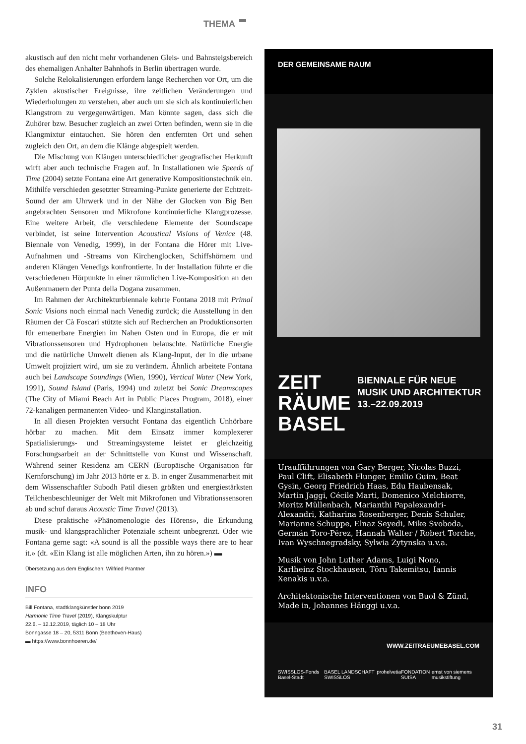THEMA
akustisch auf den nicht mehr vorhandenen Gleis- und Bahnsteigsbereich des ehemaligen Anhalter Bahnhofs in Berlin übertragen wurde.
Solche Relokalisierungen erfordern lange Recherchen vor Ort, um die Zyklen akustischer Ereignisse, ihre zeitlichen Veränderungen und Wiederholungen zu verstehen, aber auch um sie sich als kontinuierlichen Klangstrom zu vergegenwärtigen. Man könnte sagen, dass sich die Zuhörer bzw. Besucher zugleich an zwei Orten befinden, wenn sie in die Klangmixtur eintauchen. Sie hören den entfernten Ort und sehen zugleich den Ort, an dem die Klänge abgespielt werden.
Die Mischung von Klängen unterschiedlicher geografischer Herkunft wirft aber auch technische Fragen auf. In Installationen wie Speeds of Time (2004) setzte Fontana eine Art generative Kompositionstechnik ein. Mithilfe verschieden gesetzter Streaming-Punkte generierte der Echtzeit-Sound der am Uhrwerk und in der Nähe der Glocken von Big Ben angebrachten Sensoren und Mikrofone kontinuierliche Klangprozesse. Eine weitere Arbeit, die verschiedene Elemente der Soundscape verbindet, ist seine Intervention Acoustical Visions of Venice (48. Biennale von Venedig, 1999), in der Fontana die Hörer mit Live-Aufnahmen und -Streams von Kirchenglocken, Schiffshörnern und anderen Klängen Venedigs konfrontierte. In der Installation führte er die verschiedenen Hörpunkte in einer räumlichen Live-Komposition an den Außenmauern der Punta della Dogana zusammen.
Im Rahmen der Architekturbiennale kehrte Fontana 2018 mit Primal Sonic Visions noch einmal nach Venedig zurück; die Ausstellung in den Räumen der Cà Foscari stützte sich auf Recherchen an Produktionsorten für erneuerbare Energien im Nahen Osten und in Europa, die er mit Vibrationssensoren und Hydrophonen belauschte. Natürliche Energie und die natürliche Umwelt dienen als Klang-Input, der in die urbane Umwelt projiziert wird, um sie zu verändern. Ähnlich arbeitete Fontana auch bei Landscape Soundings (Wien, 1990), Vertical Water (New York, 1991), Sound Island (Paris, 1994) und zuletzt bei Sonic Dreamscapes (The City of Miami Beach Art in Public Places Program, 2018), einer 72-kanaligen permanenten Video- und Klanginstallation.
In all diesen Projekten versucht Fontana das eigentlich Unhörbare hörbar zu machen. Mit dem Einsatz immer komplexerer Spatialisierungs- und Streamingsysteme leistet er gleichzeitig Forschungsarbeit an der Schnittstelle von Kunst und Wissenschaft. Während seiner Residenz am CERN (Europäische Organisation für Kernforschung) im Jahr 2013 hörte er z. B. in enger Zusammenarbeit mit dem Wissenschaftler Subodh Patil diesen größten und energiestärksten Teilchenbeschleuniger der Welt mit Mikrofonen und Vibrationssensoren ab und schuf daraus Acoustic Time Travel (2013).
Diese praktische «Phänomenologie des Hörens», die Erkundung musik- und klangsprachlicher Potenziale scheint unbegrenzt. Oder wie Fontana gerne sagt: «A sound is all the possible ways there are to hear it.» (dt. «Ein Klang ist alle möglichen Arten, ihn zu hören.») ▬
Übersetzung aus dem Englischen: Wilfried Prantner
INFO
Bill Fontana, stadtklangkünstler bonn 2019
Harmonic Time Travel (2019), Klangskulptur
22.6. – 12.12.2019, täglich 10 – 18 Uhr
Bonngasse 18 – 20, 5311 Bonn (Beethoven-Haus)
▬ https://www.bonnhoeren.de/
DER GEMEINSAME RAUM
ZEIT
RÄUME
BASEL
BIENNALE FÜR NEUE
MUSIK UND ARCHITEKTUR
13.–22.09.2019
Uraufführungen von Gary Berger, Nicolas Buzzi, Paul Clift, Elisabeth Flunger, Emilio Guim, Beat Gysin, Georg Friedrich Haas, Edu Haubensak, Martin Jaggi, Cécile Marti, Domenico Melchiorre, Moritz Müllenbach, Marianthi Papalexandri-Alexandri, Katharina Rosenberger, Denis Schuler, Marianne Schuppe, Elnaz Seyedi, Mike Svoboda, Germán Toro-Pérez, Hannah Walter / Robert Torche, Ivan Wyschnegradsky, Sylwia Zytynska u.v.a.
Musik von John Luther Adams, Luigi Nono, Karlheinz Stockhausen, Tōru Takemitsu, Iannis Xenakis u.v.a.
Architektonische Interventionen von Buol & Zünd, Made in, Johannes Hänggi u.v.a.
WWW.ZEITRAEUMEBASEL.COM
SWISSLOS-Fonds Basel-Stadt BASEL LANDSCHAFT SWISSLOS prohelvetia FONDATION SUISA ernst von siemens musikstiftung
31